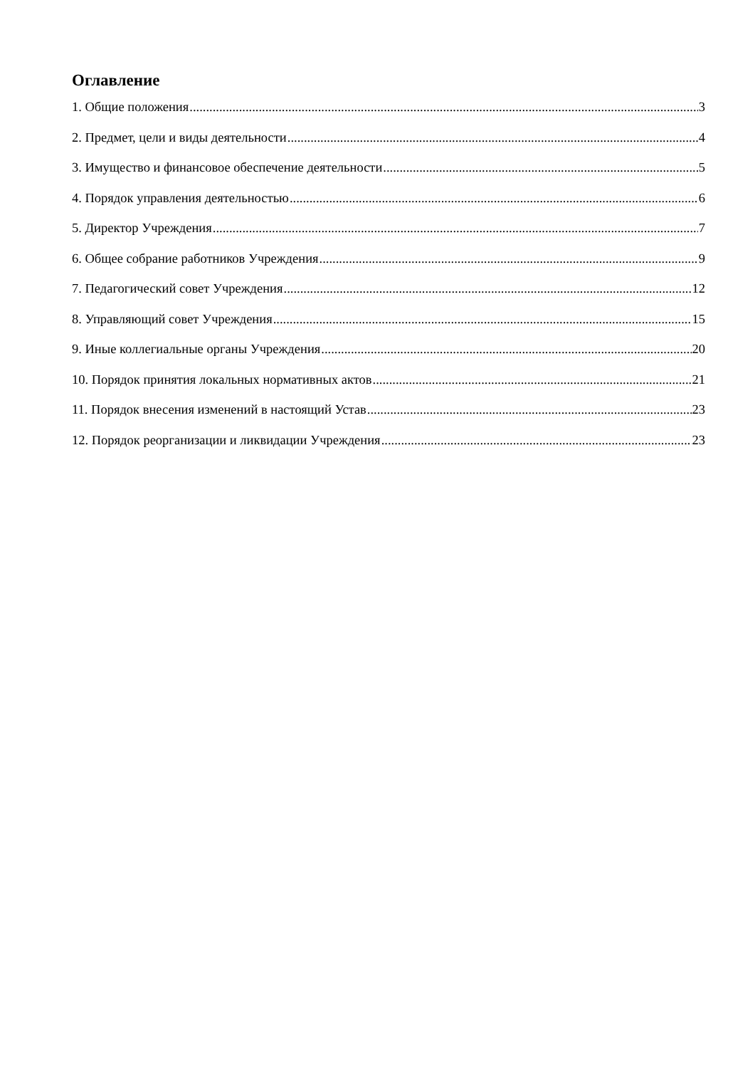Оглавление
1. Общие положения 3
2. Предмет, цели и виды деятельности 4
3. Имущество и финансовое обеспечение деятельности 5
4. Порядок управления деятельностью 6
5. Директор Учреждения 7
6. Общее собрание работников Учреждения 9
7. Педагогический совет Учреждения 12
8. Управляющий совет Учреждения 15
9. Иные коллегиальные органы Учреждения 20
10. Порядок принятия локальных нормативных актов 21
11. Порядок внесения изменений в настоящий Устав 23
12. Порядок реорганизации и ликвидации Учреждения 23